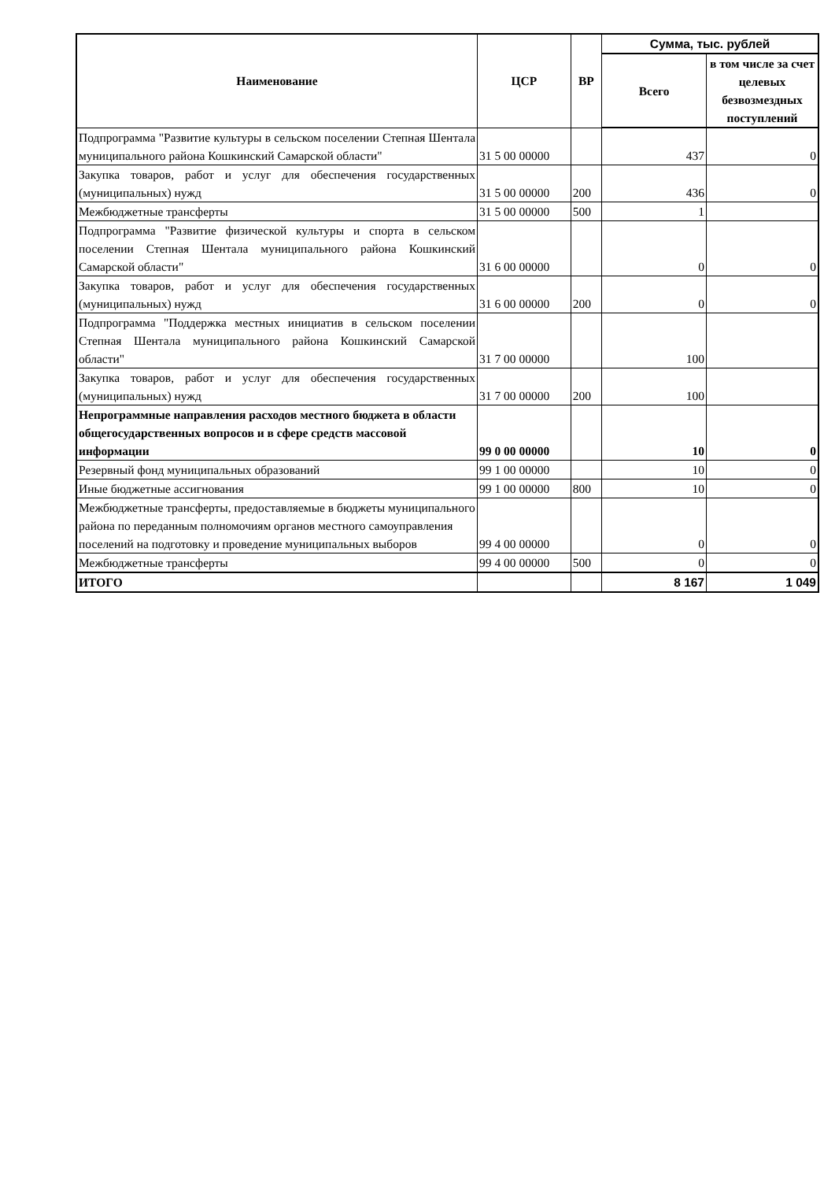| Наименование | ЦСР | ВР | Сумма, тыс. рублей | |
| --- | --- | --- | --- | --- |
| | | | Всего | в том числе за счет целевых безвозмездных поступлений |
| Подпрограмма "Развитие культуры в сельском поселении Степная Шентала муниципального района Кошкинский Самарской области" | 31 5 00 00000 | | 437 | 0 |
| Закупка товаров, работ и услуг для обеспечения государственных (муниципальных) нужд | 31 5 00 00000 | 200 | 436 | 0 |
| Межбюджетные трансферты | 31 5 00 00000 | 500 | 1 | |
| Подпрограмма "Развитие физической культуры и спорта в сельском поселении Степная Шентала муниципального района Кошкинский Самарской области" | 31 6 00 00000 | | 0 | 0 |
| Закупка товаров, работ и услуг для обеспечения государственных (муниципальных) нужд | 31 6 00 00000 | 200 | 0 | 0 |
| Подпрограмма "Поддержка местных инициатив в сельском поселении Степная Шентала муниципального района Кошкинский Самарской области" | 31 7 00 00000 | | 100 | |
| Закупка товаров, работ и услуг для обеспечения государственных (муниципальных) нужд | 31 7 00 00000 | 200 | 100 | |
| Непрограммные направления расходов местного бюджета в области общегосударственных вопросов и в сфере средств массовой информации | 99 0 00 00000 | | 10 | 0 |
| Резервный фонд муниципальных образований | 99 1 00 00000 | | 10 | 0 |
| Иные бюджетные ассигнования | 99 1 00 00000 | 800 | 10 | 0 |
| Межбюджетные трансферты, предоставляемые в бюджеты муниципального района по переданным полномочиям органов местного самоуправления поселений на подготовку и проведение муниципальных выборов | 99 4 00 00000 | | 0 | 0 |
| Межбюджетные трансферты | 99 4 00 00000 | 500 | 0 | 0 |
| ИТОГО | | | 8 167 | 1 049 |